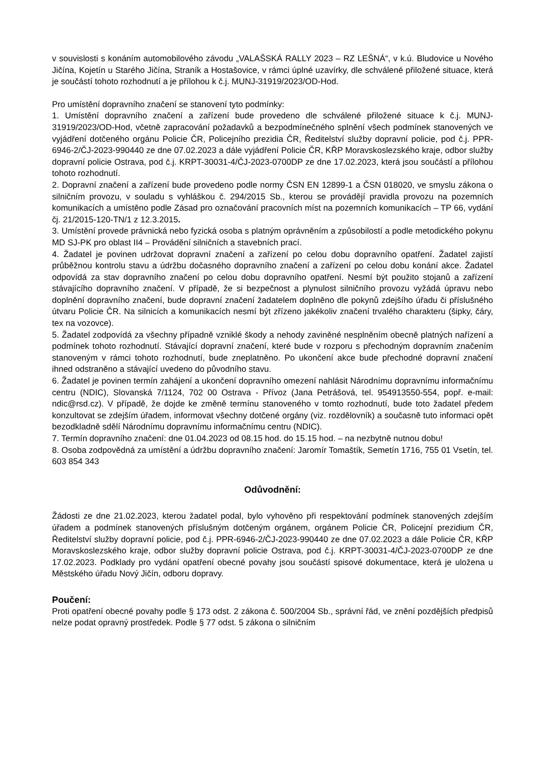v souvislosti s konáním automobilového závodu „VALAŠSKÁ RALLY 2023 – RZ LEŠNÁ“, v k.ú. Bludovice u Nového Jičína, Kojetín u Starého Jičína, Straník a Hostašovice, v rámci úplné uzavírky, dle schválené přiložené situace, která je součástí tohoto rozhodnutí a je přílohou k č.j. MUNJ-31919/2023/OD-Hod.
Pro umístění dopravního značení se stanovení tyto podmínky:
1. Umístění dopravního značení a zařízení bude provedeno dle schválené přiložené situace k č.j. MUNJ-31919/2023/OD-Hod, včetně zapracování požadavků a bezpodmínečného splnění všech podmínek stanovených ve vyjádření dotčeného orgánu Policie ČR, Policejního prezidia ČR, Ředitelství služby dopravní policie, pod č.j. PPR-6946-2/ČJ-2023-990440 ze dne 07.02.2023 a dále vyjádření Policie ČR, KŘP Moravskoslezského kraje, odbor služby dopravní policie Ostrava, pod č.j. KRPT-30031-4/ČJ-2023-0700DP ze dne 17.02.2023, která jsou součástí a přílohou tohoto rozhodnutí.
2. Dopravní značení a zařízení bude provedeno podle normy ČSN EN 12899-1 a ČSN 018020, ve smyslu zákona o silničním provozu, v souladu s vyhláškou č. 294/2015 Sb., kterou se provádějí pravidla provozu na pozemních komunikacích a umístěno podle Zásad pro označování pracovních míst na pozemních komunikacích – TP 66, vydání čj. 21/2015-120-TN/1 z 12.3.2015.
3. Umístění provede právnická nebo fyzická osoba s platným oprávněním a způsobilostí a podle metodického pokynu MD SJ-PK pro oblast II4 – Provádění silničních a stavebních prací.
4. Žadatel je povinen udržovat dopravní značení a zařízení po celou dobu dopravního opatření. Žadatel zajistí průběžnou kontrolu stavu a údržbu dočasného dopravního značení a zařízení po celou dobu konání akce. Žadatel odpovídá za stav dopravního značení po celou dobu dopravního opatření. Nesmí být použito stojanů a zařízení stávajícího dopravního značení. V případě, že si bezpečnost a plynulost silničního provozu vyžádá úpravu nebo doplnění dopravního značení, bude dopravní značení žadatelem doplněno dle pokynů zdejšího úřadu či příslušného útvaru Policie ČR. Na silnicích a komunikacích nesmí být zřízeno jakékoliv značení trvalého charakteru (šipky, čáry, tex na vozovce).
5. Žadatel zodpovídá za všechny případně vzniklé škody a nehody zaviněné nesplněním obecně platných nařízení a podmínek tohoto rozhodnutí. Stávající dopravní značení, které bude v rozporu s přechodným dopravním značením stanoveným v rámci tohoto rozhodnutí, bude zneplatněno. Po ukončení akce bude přechodné dopravní značení ihned odstraněno a stávající uvedeno do původního stavu.
6. Žadatel je povinen termín zahájení a ukončení dopravního omezení nahlásit Národnímu dopravnímu informačnímu centru (NDIC), Slovanská 7/1124, 702 00 Ostrava - Přívoz (Jana Petrášová, tel. 954913550-554, popř. e-mail: ndic@rsd.cz). V případě, že dojde ke změně termínu stanoveného v tomto rozhodnutí, bude toto žadatel předem konzultovat se zdejším úřadem, informovat všechny dotčené orgány (viz. rozdělovník) a současně tuto informaci opět bezodkladně sdělí Národnímu dopravnímu informačnímu centru (NDIC).
7. Termín dopravního značení: dne 01.04.2023 od 08.15 hod. do 15.15 hod. – na nezbytně nutnou dobu!
8. Osoba zodpovědná za umístění a údržbu dopravního značení: Jaromír Tomaštík, Semetín 1716, 755 01 Vsetín, tel. 603 854 343
Odůvodnění:
Žádosti ze dne 21.02.2023, kterou žadatel podal, bylo vyhověno při respektování podmínek stanovených zdejším úřadem a podmínek stanovených příslušným dotčeným orgánem, orgánem Policie ČR, Policejní prezidium ČR, Ředitelství služby dopravní policie, pod č.j. PPR-6946-2/ČJ-2023-990440 ze dne 07.02.2023 a dále Policie ČR, KŘP Moravskoslezského kraje, odbor služby dopravní policie Ostrava, pod č.j. KRPT-30031-4/ČJ-2023-0700DP ze dne 17.02.2023. Podklady pro vydání opatření obecné povahy jsou součástí spisové dokumentace, která je uložena u Městského úřadu Nový Jičín, odboru dopravy.
Poučení:
Proti opatření obecné povahy podle § 173 odst. 2 zákona č. 500/2004 Sb., správní řád, ve znění pozdějších předpisů nelze podat opravný prostředek. Podle § 77 odst. 5 zákona o silničním